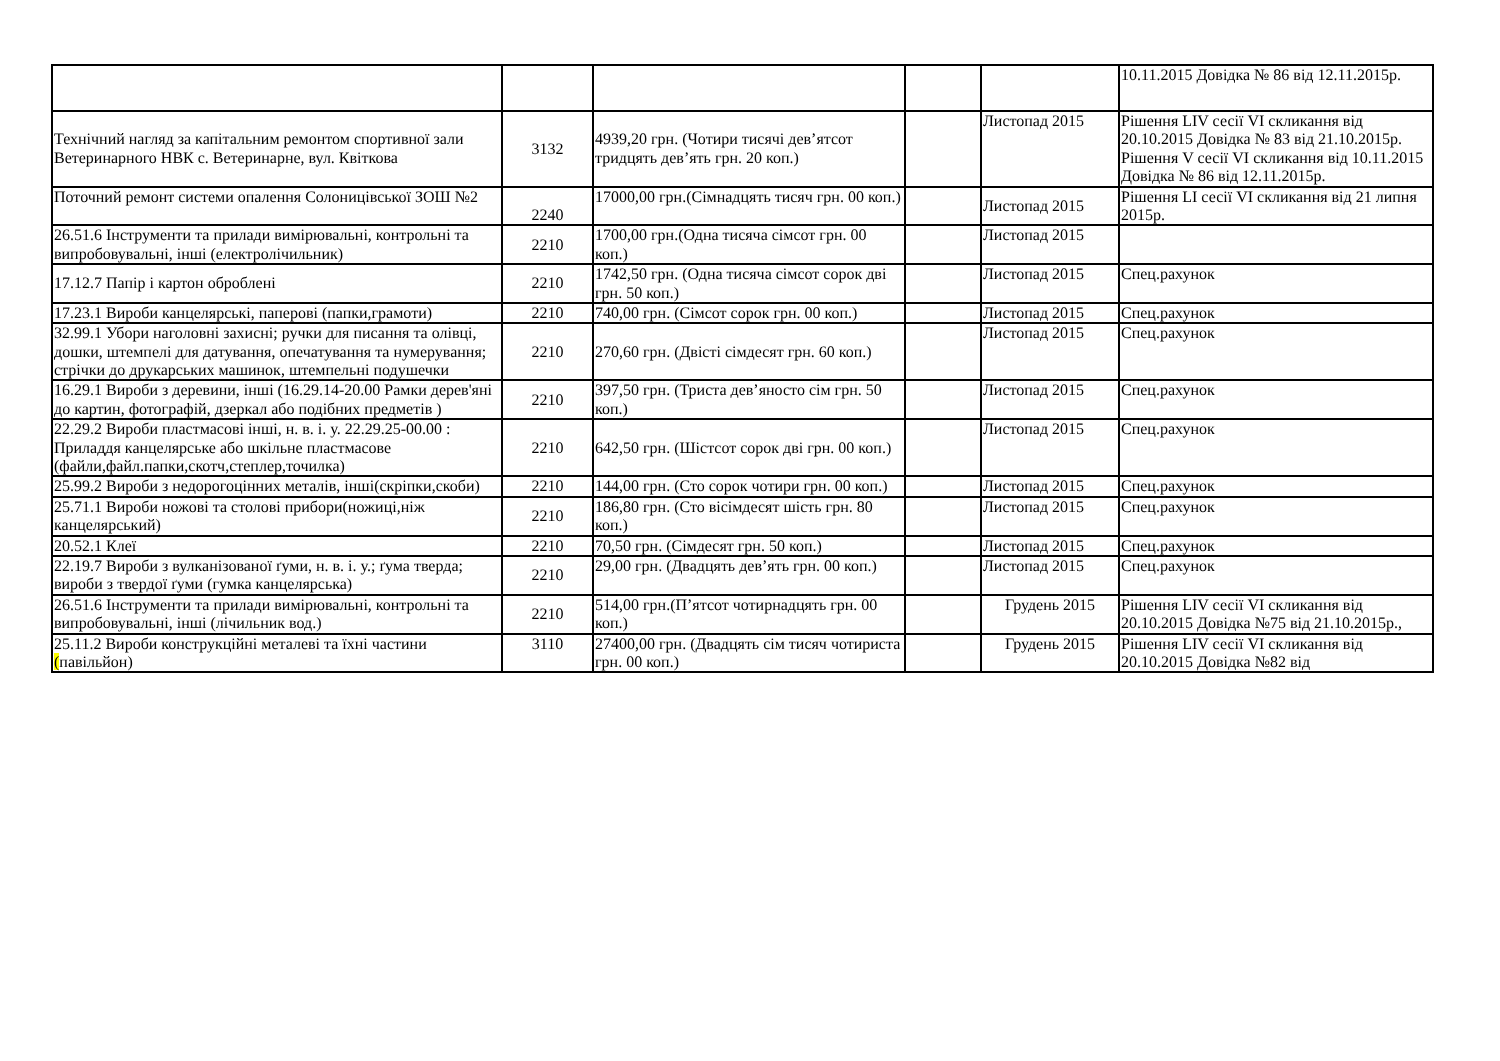| | | | | | 10.11.2015 Довідка № 86 від 12.11.2015р. |
| Технічний нагляд за капітальним ремонтом спортивної зали Ветеринарного НВК с. Ветеринарне, вул. Квіткова | 3132 | 4939,20 грн. (Чотири тисячі дев’ятсот тридцять дев’ять грн. 20 коп.) | | Листопад 2015 | Рішення LIV сесії VI скликання від 20.10.2015 Довідка № 83 від 21.10.2015р. Рішення V сесії VI скликання від 10.11.2015 Довідка № 86 від 12.11.2015р. |
| Поточний ремонт системи опалення Солоницівської ЗОШ №2 | 2240 | 17000,00 грн.(Сімнадцять тисяч грн. 00 коп.) | | Листопад 2015 | Рішення LI сесії VI скликання від 21 липня 2015р. |
| 26.51.6 Інструменти та прилади вимірювальні, контрольні та випробовувальні, інші (електролічильник) | 2210 | 1700,00 грн.(Одна тисяча сімсот грн. 00 коп.) | | Листопад 2015 | |
| 17.12.7 Папір і картон оброблені | 2210 | 1742,50 грн. (Одна тисяча сімсот сорок дві грн. 50 коп.) | | Листопад 2015 | Спец.рахунок |
| 17.23.1 Вироби канцелярські, паперові (папки,грамоти) | 2210 | 740,00 грн. (Сімсот сорок грн. 00 коп.) | | Листопад 2015 | Спец.рахунок |
| 32.99.1 Убори наголовні захисні; ручки для писання та олівці, дошки, штемпелі для датування, опечатування та нумерування; стрічки до друкарських машинок, штемпельні подушечки | 2210 | 270,60 грн. (Двісті сімдесят грн. 60 коп.) | | Листопад 2015 | Спец.рахунок |
| 16.29.1 Вироби з деревини, інші (16.29.14-20.00 Рамки дерев'яні до картин, фотографій, дзеркал або подібних предметів ) | 2210 | 397,50 грн. (Триста дев’яносто сім грн. 50 коп.) | | Листопад 2015 | Спец.рахунок |
| 22.29.2 Вироби пластмасові інші, н. в. і. у. 22.29.25-00.00 : Приладдя канцелярське або шкільне пластмасове (файли,файл.папки,скотч,степлер,точилка) | 2210 | 642,50 грн. (Шістсот сорок дві грн. 00 коп.) | | Листопад 2015 | Спец.рахунок |
| 25.99.2 Вироби з недорогоцінних металів, інші(скріпки,скоби) | 2210 | 144,00 грн. (Сто сорок чотири грн. 00 коп.) | | Листопад 2015 | Спец.рахунок |
| 25.71.1 Вироби ножові та столові прибори(ножиці,ніж канцелярський) | 2210 | 186,80 грн. (Сто вісімдесят шість грн. 80 коп.) | | Листопад 2015 | Спец.рахунок |
| 20.52.1 Клеї | 2210 | 70,50 грн. (Сімдесят грн. 50 коп.) | | Листопад 2015 | Спец.рахунок |
| 22.19.7 Вироби з вулканізованої ґуми, н. в. і. у.; ґума тверда; вироби з твердої ґуми (гумка канцелярська) | 2210 | 29,00 грн. (Двадцять дев’ять грн. 00 коп.) | | Листопад 2015 | Спец.рахунок |
| 26.51.6 Інструменти та прилади вимірювальні, контрольні та випробовувальні, інші (лічильник вод.) | 2210 | 514,00 грн.(П’ятсот чотирнадцять грн. 00 коп.) | | Грудень 2015 | Рішення LIV сесії VI скликання від 20.10.2015 Довідка №75 від 21.10.2015р., |
| 25.11.2 Вироби конструкційні металеві та їхні частини ( павільйон) | 3110 | 27400,00 грн. (Двадцять сім тисяч чотириста грн. 00 коп.) | | Грудень 2015 | Рішення LIV сесії VI скликання від 20.10.2015 Довідка №82 від |